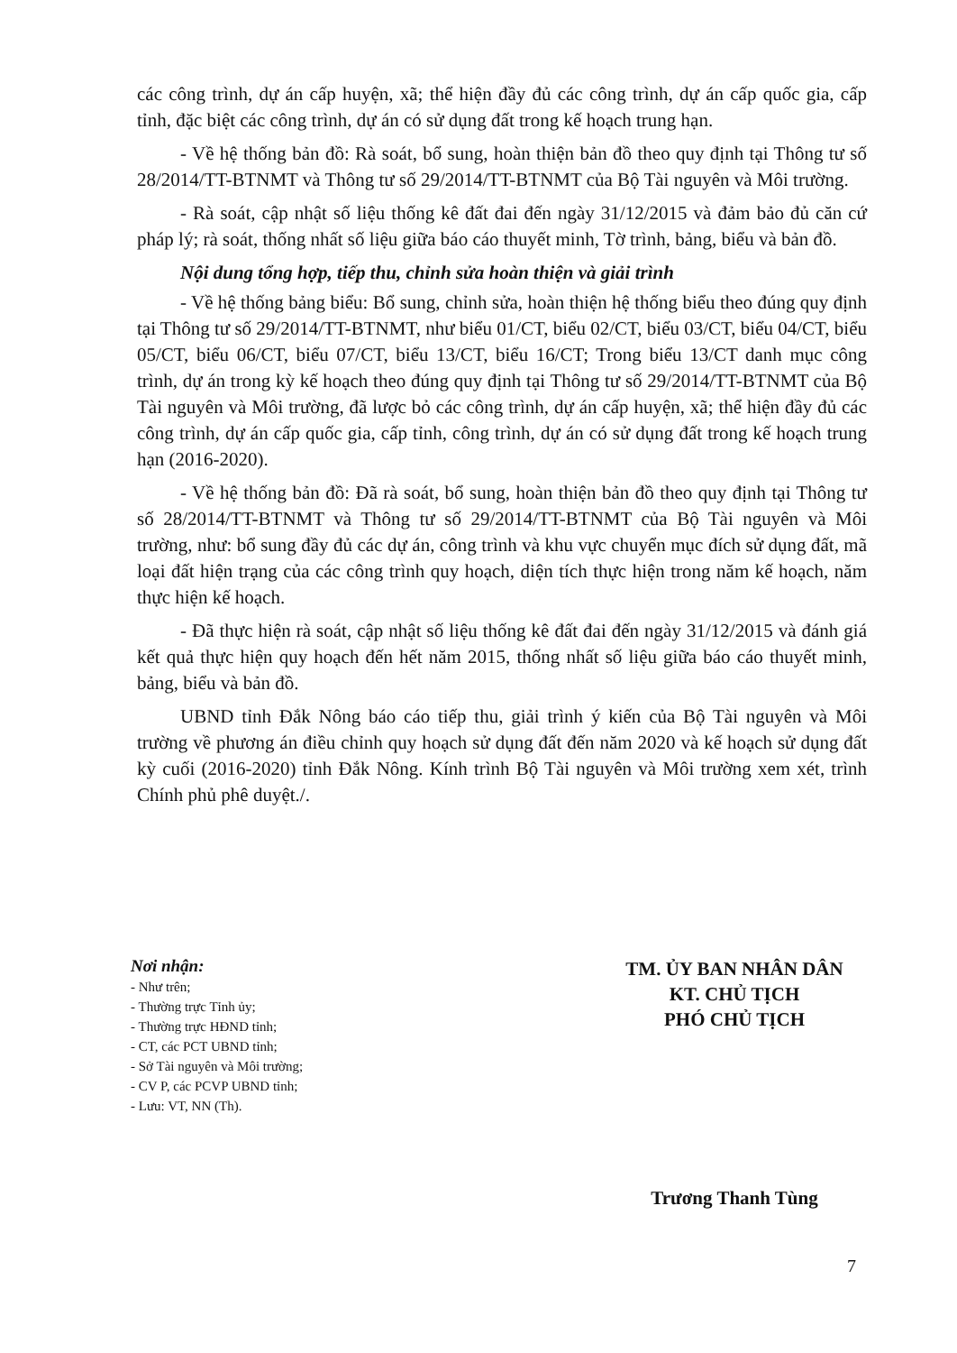các công trình, dự án cấp huyện, xã; thể hiện đầy đủ các công trình, dự án cấp quốc gia, cấp tỉnh, đặc biệt các công trình, dự án có sử dụng đất trong kế hoạch trung hạn.
- Về hệ thống bản đồ: Rà soát, bổ sung, hoàn thiện bản đồ theo quy định tại Thông tư số 28/2014/TT-BTNMT và Thông tư số 29/2014/TT-BTNMT của Bộ Tài nguyên và Môi trường.
- Rà soát, cập nhật số liệu thống kê đất đai đến ngày 31/12/2015 và đảm bảo đủ căn cứ pháp lý; rà soát, thống nhất số liệu giữa báo cáo thuyết minh, Tờ trình, bảng, biểu và bản đồ.
Nội dung tổng hợp, tiếp thu, chỉnh sửa hoàn thiện và giải trình
- Về hệ thống bảng biểu: Bổ sung, chỉnh sửa, hoàn thiện hệ thống biểu theo đúng quy định tại Thông tư số 29/2014/TT-BTNMT, như biểu 01/CT, biểu 02/CT, biểu 03/CT, biểu 04/CT, biểu 05/CT, biểu 06/CT, biểu 07/CT, biểu 13/CT, biểu 16/CT; Trong biểu 13/CT danh mục công trình, dự án trong kỳ kế hoạch theo đúng quy định tại Thông tư số 29/2014/TT-BTNMT của Bộ Tài nguyên và Môi trường, đã lược bỏ các công trình, dự án cấp huyện, xã; thể hiện đầy đủ các công trình, dự án cấp quốc gia, cấp tỉnh, công trình, dự án có sử dụng đất trong kế hoạch trung hạn (2016-2020).
- Về hệ thống bản đồ: Đã rà soát, bổ sung, hoàn thiện bản đồ theo quy định tại Thông tư số 28/2014/TT-BTNMT và Thông tư số 29/2014/TT-BTNMT của Bộ Tài nguyên và Môi trường, như: bổ sung đầy đủ các dự án, công trình và khu vực chuyển mục đích sử dụng đất, mã loại đất hiện trạng của các công trình quy hoạch, diện tích thực hiện trong năm kế hoạch, năm thực hiện kế hoạch.
- Đã thực hiện rà soát, cập nhật số liệu thống kê đất đai đến ngày 31/12/2015 và đánh giá kết quả thực hiện quy hoạch đến hết năm 2015, thống nhất số liệu giữa báo cáo thuyết minh, bảng, biểu và bản đồ.
UBND tỉnh Đắk Nông báo cáo tiếp thu, giải trình ý kiến của Bộ Tài nguyên và Môi trường về phương án điều chỉnh quy hoạch sử dụng đất đến năm 2020 và kế hoạch sử dụng đất kỳ cuối (2016-2020) tỉnh Đắk Nông. Kính trình Bộ Tài nguyên và Môi trường xem xét, trình Chính phủ phê duyệt./.
Nơi nhận:
- Như trên;
- Thường trực Tỉnh ủy;
- Thường trực HĐND tỉnh;
- CT, các PCT UBND tỉnh;
- Sở Tài nguyên và Môi trường;
- CV P, các PCVP UBND tỉnh;
- Lưu: VT, NN (Th).
TM. ỦY BAN NHÂN DÂN
KT. CHỦ TỊCH
PHÓ CHỦ TỊCH
Trương Thanh Tùng
7